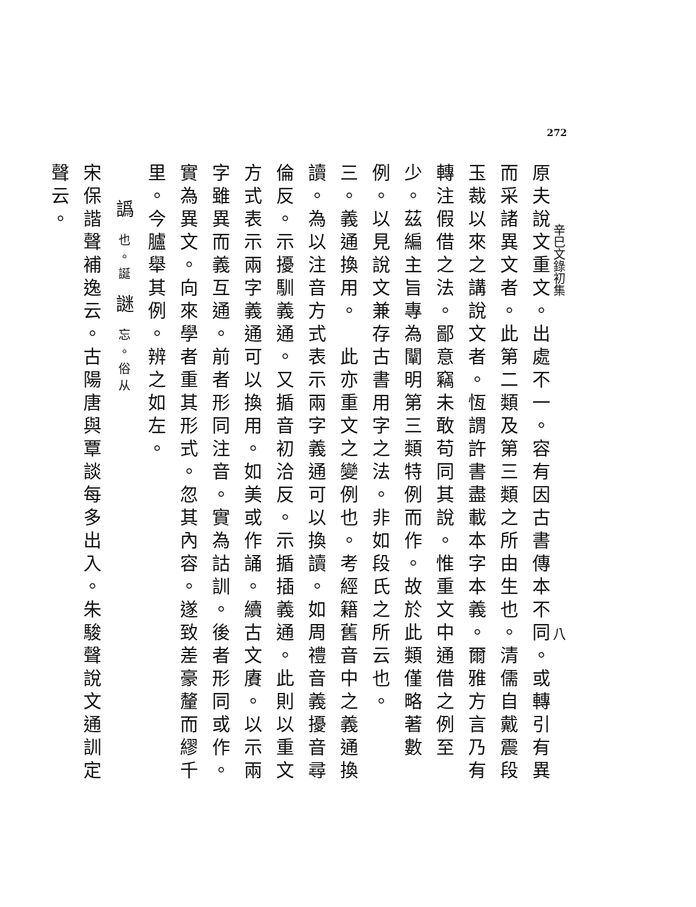272
辛巳文錄初集
八
原夫說文重文。出處不一。容有因古書傳本不同。或轉引有異而采諸異文者。此第二類及第三類之所由生也。清儒自戴震段玉裁以來之講說文者。恆謂許書盡載本字本義。爾雅方言乃有轉注假借之法。鄙意竊未敢苟同其說。惟重文中通借之例至少。茲編主旨專為闡明第三類特例而作。故於此類僅略著數例。以見說文兼存古書用字之法。非如段氏之所云也。
三。義通換用。　此亦重文之變例也。考經籍舊音中之義通換讀。為以注音方式表示兩字義通可以換讀。如周禮音義擾音尋倫反。示擾馴義通。又揗音初洽反。示揗插義通。此則以重文方式表示兩字義通可以換用。如美或作誦。續古文賡。以示兩字雖異而義互通。前者形同注音。實為詁訓。後者形同或作。實為異文。向來學者重其形式。忽其內容。遂致差豪釐而繆千里。今臚舉其例。辨之如左。
譌 也。誕 謎 忘。俗从
宋保諧聲補逸云。古陽唐與覃談每多出入。朱駿聲說文通訓定聲云。